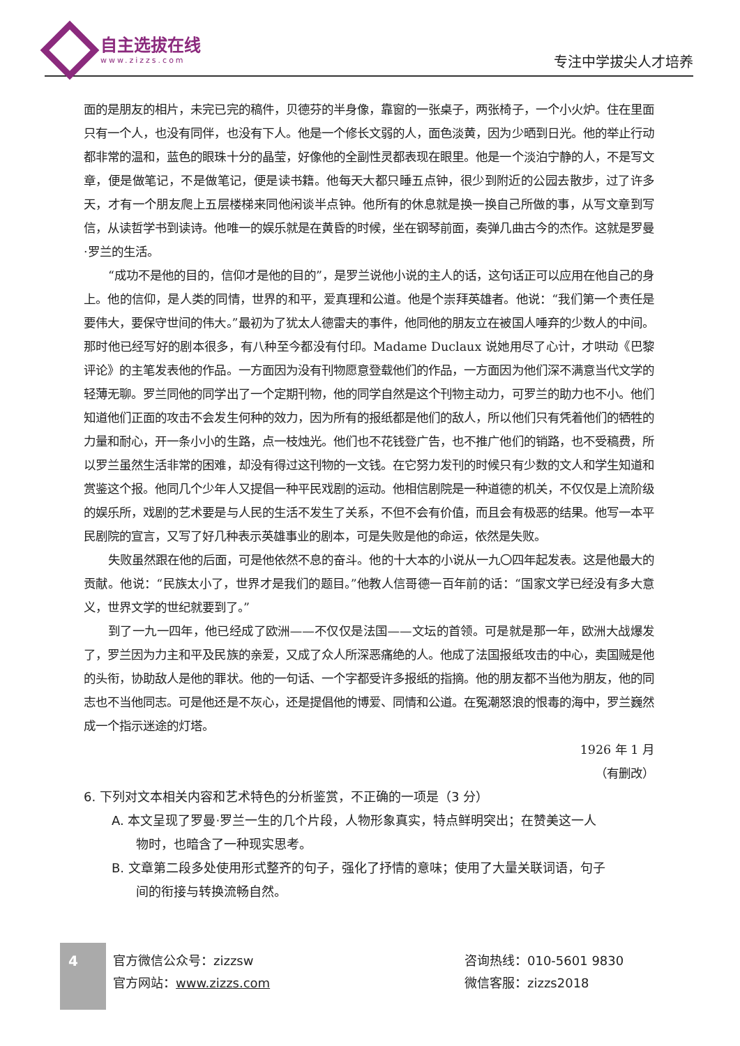自主选拔在线
www.zizzs.com
专注中学拔尖人才培养
面的是朋友的相片，未完已完的稿件，贝德芬的半身像，靠窗的一张桌子，两张椅子，一个小火炉。住在里面只有一个人，也没有同伴，也没有下人。他是一个修长文弱的人，面色淡黄，因为少晒到日光。他的举止行动都非常的温和，蓝色的眼珠十分的晶莹，好像他的全副性灵都表现在眼里。他是一个淡泊宁静的人，不是写文章，便是做笔记，不是做笔记，便是读书籍。他每天大都只睡五点钟，很少到附近的公园去散步，过了许多天，才有一个朋友爬上五层楼梯来同他闲谈半点钟。他所有的休息就是换一换自己所做的事，从写文章到写信，从读哲学书到读诗。他唯一的娱乐就是在黄昏的时候，坐在钢琴前面，奏弹几曲古今的杰作。这就是罗曼·罗兰的生活。
“成功不是他的目的，信仰才是他的目的”，是罗兰说他小说的主人的话，这句话正可以应用在他自己的身上。他的信仰，是人类的同情，世界的和平，爱真理和公道。他是个崇拜英雄者。他说：“我们第一个责任是要伟大，要保守世间的伟大。”最初为了犹太人德雷夫的事件，他同他的朋友立在被国人唾弃的少数人的中间。那时他已经写好的剧本很多，有八种至今都没有付印。Madame Duclaux 说她用尽了心计，才哄动《巴黎评论》的主笔发表他的作品。一方面因为没有刊物愿意登载他们的作品，一方面因为他们深不满意当代文学的轻薄无聊。罗兰同他的同学出了一个定期刊物，他的同学自然是这个刊物主动力，可罗兰的助力也不小。他们知道他们正面的攻击不会发生何种的效力，因为所有的报纸都是他们的敌人，所以他们只有凭着他们的牺牲的力量和耐心，开一条小小的生路，点一枝烛光。他们也不花钱登广告，也不推广他们的销路，也不受稿费，所以罗兰虽然生活非常的困难，却没有得过这刊物的一文钱。在它努力发刊的时候只有少数的文人和学生知道和赏鉴这个报。他同几个少年人又提倡一种平民戏剧的运动。他相信剧院是一种道德的机关，不仅仅是上流阶级的娱乐所，戏剧的艺术要是与人民的生活不发生了关系，不但不会有价值，而且会有极恶的结果。他写一本平民剧院的宣言，又写了好几种表示英雄事业的剧本，可是失败是他的命运，依然是失败。
失败虽然跟在他的后面，可是他依然不息的奋斗。他的十大本的小说从一九〇四年起发表。这是他最大的贡献。他说：“民族太小了，世界才是我们的题目。”他教人信哥德一百年前的话：“国家文学已经没有多大意义，世界文学的世纪就要到了。”
到了一九一四年，他已经成了欧洲——不仅仅是法国——文坛的首领。可是就是那一年，欧洲大战爆发了，罗兰因为力主和平及民族的亲爱，又成了众人所深恶痛绝的人。他成了法国报纸攻击的中心，卖国贼是他的头衔，协助敌人是他的罪状。他的一句话、一个字都受许多报纸的指摘。他的朋友都不当他为朋友，他的同志也不当他同志。可是他还是不灰心，还是提倡他的博爱、同情和公道。在冤潮怒浪的恨毒的海中，罗兰巍然成一个指示迷途的灯塔。
1926 年 1 月
（有删改）
6. 下列对文本相关内容和艺术特色的分析鉴赏，不正确的一项是（3 分）
A. 本文呈现了罗曼·罗兰一生的几个片段，人物形象真实，特点鲜明突出；在赞美这一人
物时，也暗含了一种现实思考。
B. 文章第二段多处使用形式整齐的句子，强化了抒情的意味；使用了大量关联词语，句子
间的衔接与转换流畅自然。
4
官方微信公众号：zizzsw
官方网站：www.zizzs.com
咨询热线：010-5601 9830
微信客服：zizzs2018